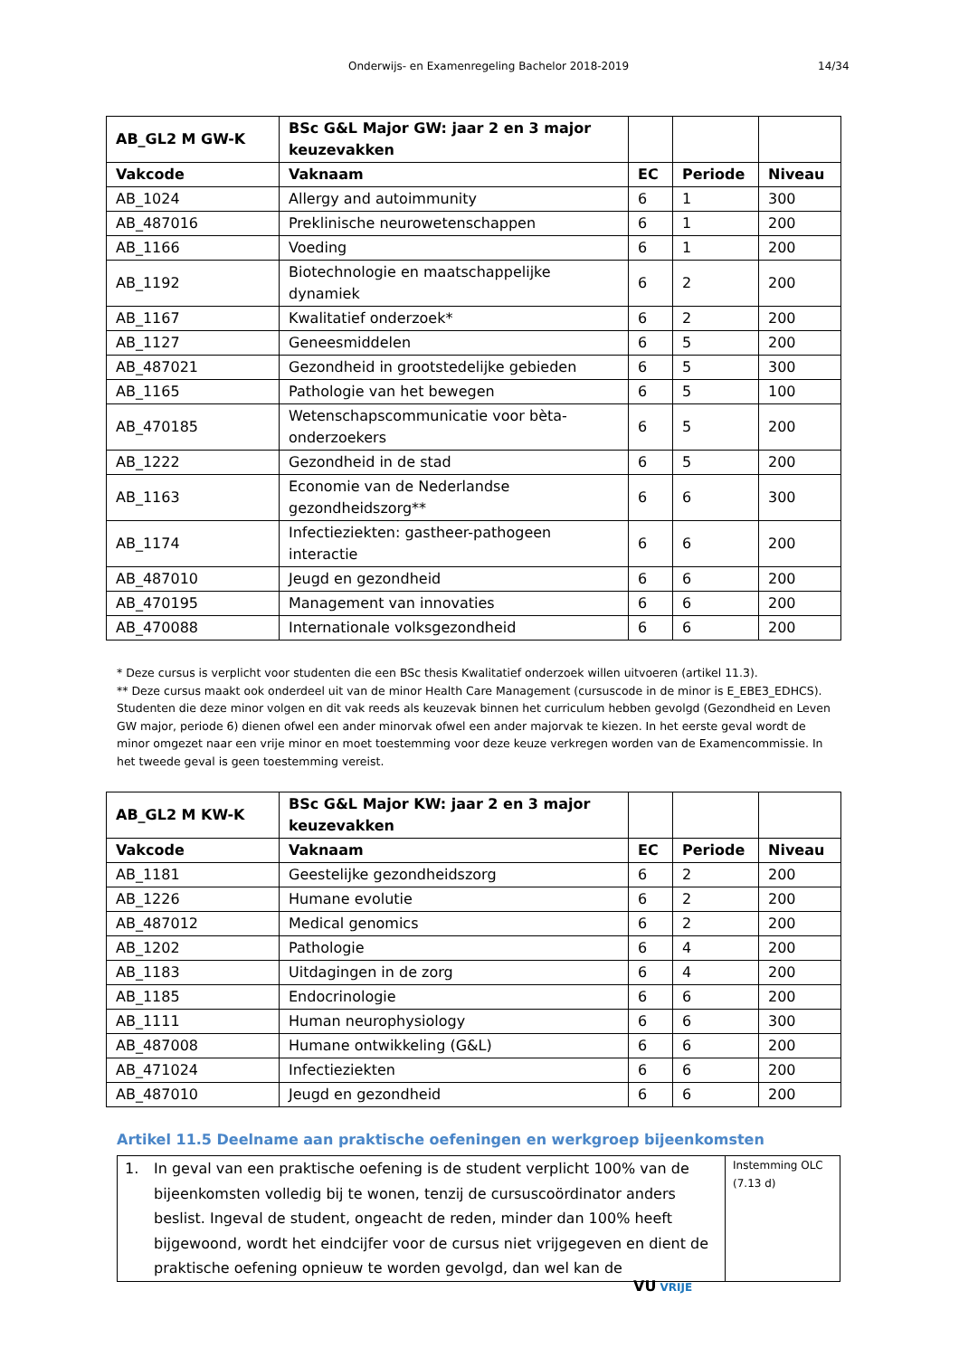Onderwijs- en Examenregeling Bachelor 2018-2019 14/34
| AB_GL2 M GW-K | BSc G&L Major GW: jaar 2 en 3 major keuzevakken | | | |
| --- | --- | --- | --- | --- |
| Vakcode | Vaknaam | EC | Periode | Niveau |
| AB_1024 | Allergy and autoimmunity | 6 | 1 | 300 |
| AB_487016 | Preklinische neurowetenschappen | 6 | 1 | 200 |
| AB_1166 | Voeding | 6 | 1 | 200 |
| AB_1192 | Biotechnologie en maatschappelijke dynamiek | 6 | 2 | 200 |
| AB_1167 | Kwalitatief onderzoek* | 6 | 2 | 200 |
| AB_1127 | Geneesmiddelen | 6 | 5 | 200 |
| AB_487021 | Gezondheid in grootstedelijke gebieden | 6 | 5 | 300 |
| AB_1165 | Pathologie van het bewegen | 6 | 5 | 100 |
| AB_470185 | Wetenschapscommunicatie voor bèta-onderzoekers | 6 | 5 | 200 |
| AB_1222 | Gezondheid in de stad | 6 | 5 | 200 |
| AB_1163 | Economie van de Nederlandse gezondheidszorg** | 6 | 6 | 300 |
| AB_1174 | Infectieziekten: gastheer-pathogeen interactie | 6 | 6 | 200 |
| AB_487010 | Jeugd en gezondheid | 6 | 6 | 200 |
| AB_470195 | Management van innovaties | 6 | 6 | 200 |
| AB_470088 | Internationale volksgezondheid | 6 | 6 | 200 |
* Deze cursus is verplicht voor studenten die een BSc thesis Kwalitatief onderzoek willen uitvoeren (artikel 11.3).
** Deze cursus maakt ook onderdeel uit van de minor Health Care Management (cursuscode in de minor is E_EBE3_EDHCS). Studenten die deze minor volgen en dit vak reeds als keuzevak binnen het curriculum hebben gevolgd (Gezondheid en Leven GW major, periode 6) dienen ofwel een ander minorvak ofwel een ander majorvak te kiezen. In het eerste geval wordt de minor omgezet naar een vrije minor en moet toestemming voor deze keuze verkregen worden van de Examencommissie. In het tweede geval is geen toestemming vereist.
| AB_GL2 M KW-K | BSc G&L Major KW: jaar 2 en 3 major keuzevakken | | | |
| --- | --- | --- | --- | --- |
| Vakcode | Vaknaam | EC | Periode | Niveau |
| AB_1181 | Geestelijke gezondheidszorg | 6 | 2 | 200 |
| AB_1226 | Humane evolutie | 6 | 2 | 200 |
| AB_487012 | Medical genomics | 6 | 2 | 200 |
| AB_1202 | Pathologie | 6 | 4 | 200 |
| AB_1183 | Uitdagingen in de zorg | 6 | 4 | 200 |
| AB_1185 | Endocrinologie | 6 | 6 | 200 |
| AB_1111 | Human neurophysiology | 6 | 6 | 300 |
| AB_487008 | Humane ontwikkeling (G&L) | 6 | 6 | 200 |
| AB_471024 | Infectieziekten | 6 | 6 | 200 |
| AB_487010 | Jeugd en gezondheid | 6 | 6 | 200 |
Artikel 11.5 Deelname aan praktische oefeningen en werkgroep bijeenkomsten
| 1. In geval van een praktische oefening is de student verplicht 100% van de bijeenkomsten volledig bij te wonen, tenzij de cursuscoördinator anders beslist. Ingeval de student, ongeacht de reden, minder dan 100% heeft bijgewoond, wordt het eindcijfer voor de cursus niet vrijgegeven en dient de praktische oefening opnieuw te worden gevolgd, dan wel kan de | Instemming OLC (7.13 d) |
VU VRIJE